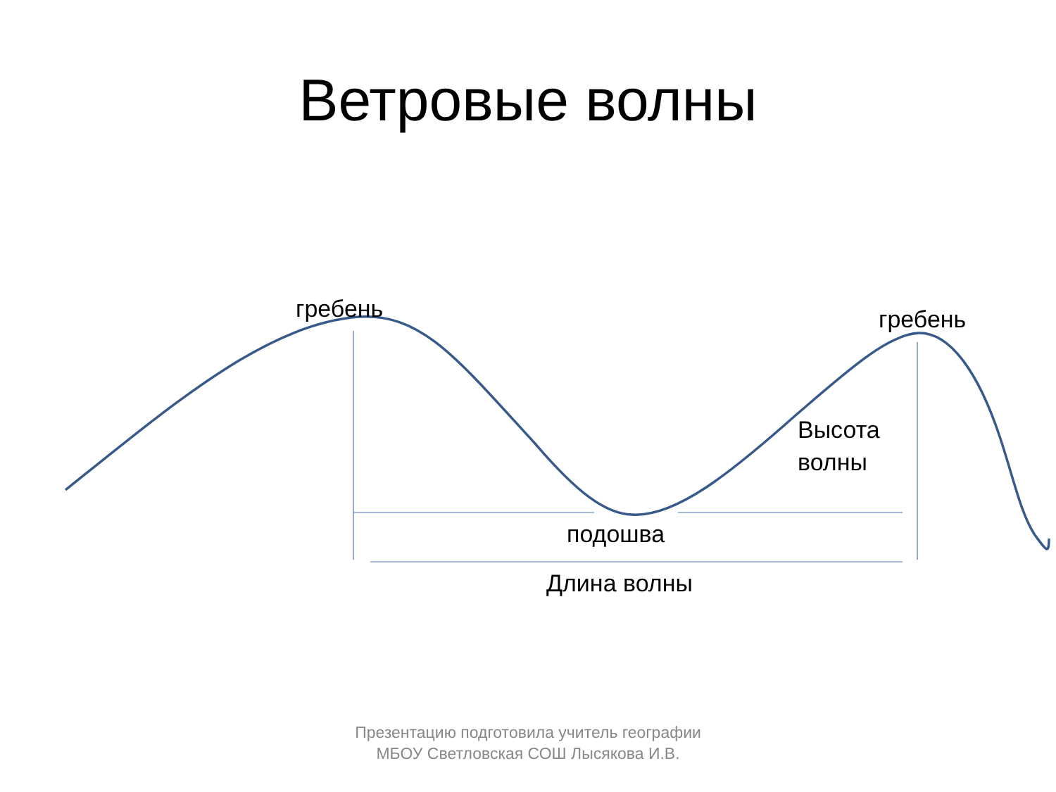Ветровые волны
гребень гребень
Высота
волны
подошва
Длина волны
Презентацию подготовила учитель географии МБОУ Светловская СОШ Лысякова И.В.